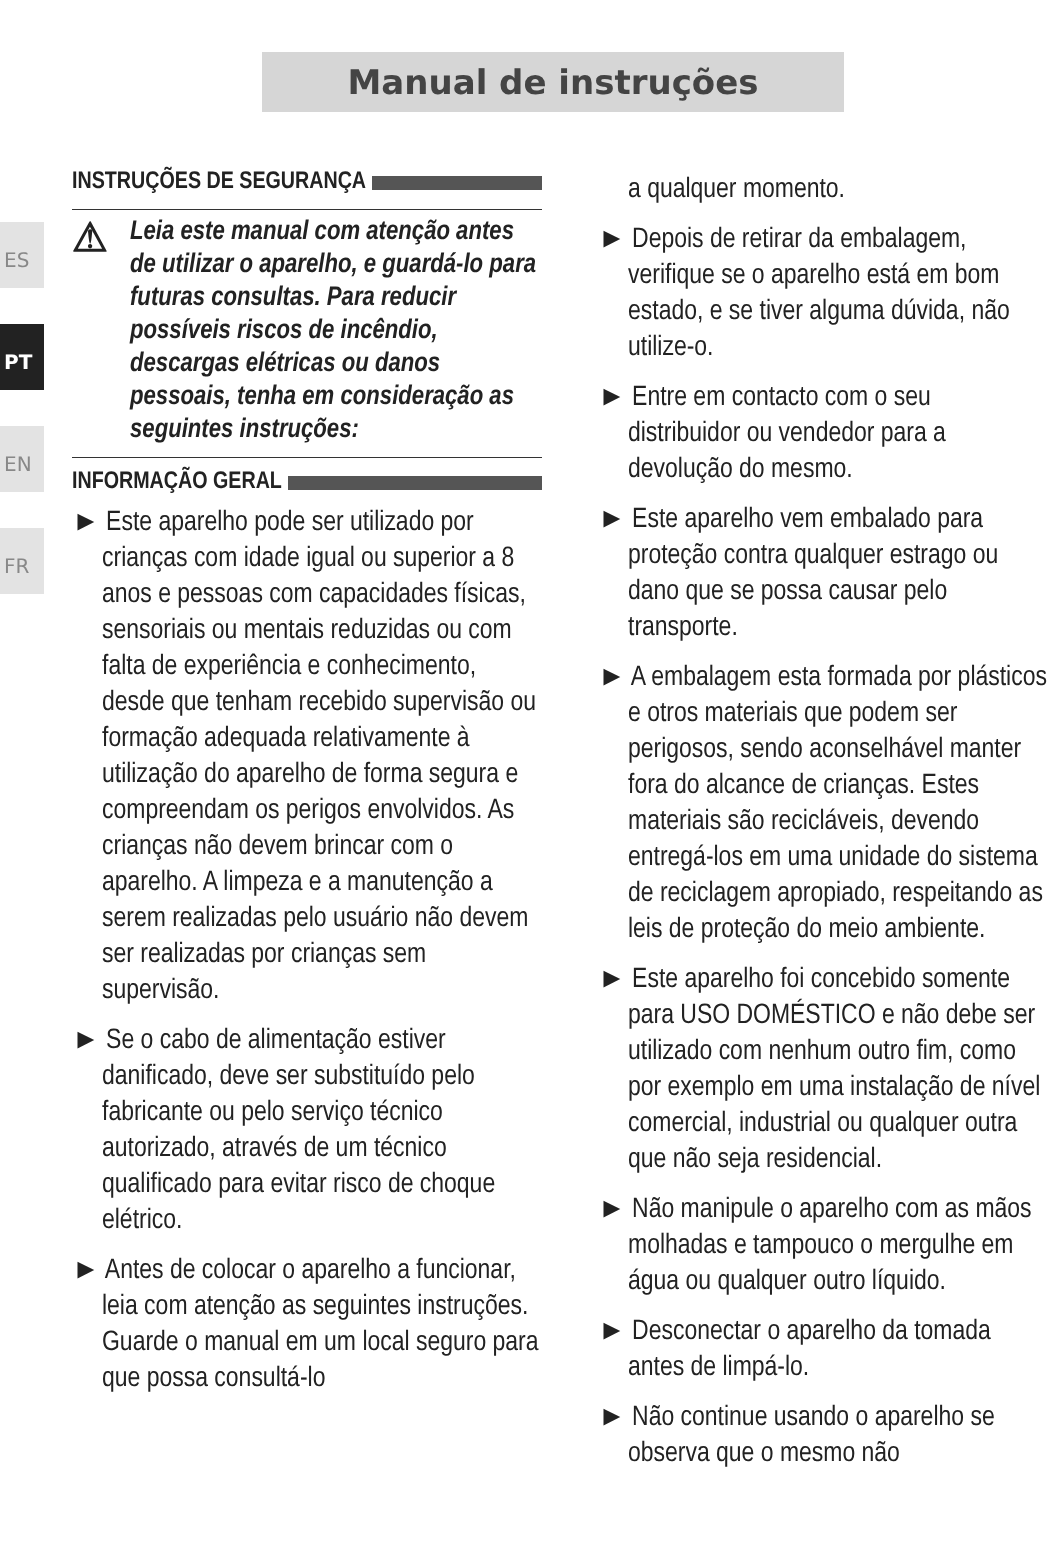Manual de instruções
ES
PT
EN
FR
INSTRUÇÕES DE SEGURANÇA
⚠ Leia este manual com atenção antes de utilizar o aparelho, e guardá-lo para futuras consultas. Para reducir possíveis riscos de incêndio, descargas elétricas ou danos pessoais, tenha em consideração as seguintes instruções:
INFORMAÇÃO GERAL
► Este aparelho pode ser utilizado por crianças com idade igual ou superior a 8 anos e pessoas com capacidades físicas, sensoriais ou mentais reduzidas ou com falta de experiência e conhecimento, desde que tenham recebido supervisão ou formação adequada relativamente à utilização do aparelho de forma segura e compreendam os perigos envolvidos. As crianças não devem brincar com o aparelho. A limpeza e a manutenção a serem realizadas pelo usuário não devem ser realizadas por crianças sem supervisão.
► Se o cabo de alimentação estiver danificado, deve ser substituído pelo fabricante ou pelo serviço técnico autorizado, através de um técnico qualificado para evitar risco de choque elétrico.
► Antes de colocar o aparelho a funcionar, leia com atenção as seguintes instruções. Guarde o manual em um local seguro para que possa consultá-lo
a qualquer momento.
► Depois de retirar da embalagem, verifique se o aparelho está em bom estado, e se tiver alguma dúvida, não utilize-o.
► Entre em contacto com o seu distribuidor ou vendedor para a devolução do mesmo.
► Este aparelho vem embalado para proteção contra qualquer estrago ou dano que se possa causar pelo transporte.
► A embalagem esta formada por plásticos e otros materiais que podem ser perigosos, sendo aconselhável manter fora do alcance de crianças. Estes materiais são recicláveis, devendo entregá-los em uma unidade do sistema de reciclagem apropiado, respeitando as leis de proteção do meio ambiente.
► Este aparelho foi concebido somente para USO DOMÉSTICO e não debe ser utilizado com nenhum outro fim, como por exemplo em uma instalação de nível comercial, industrial ou qualquer outra que não seja residencial.
► Não manipule o aparelho com as mãos molhadas e tampouco o mergulhe em água ou qualquer outro líquido.
► Desconectar o aparelho da tomada antes de limpá-lo.
► Não continue usando o aparelho se observa que o mesmo não